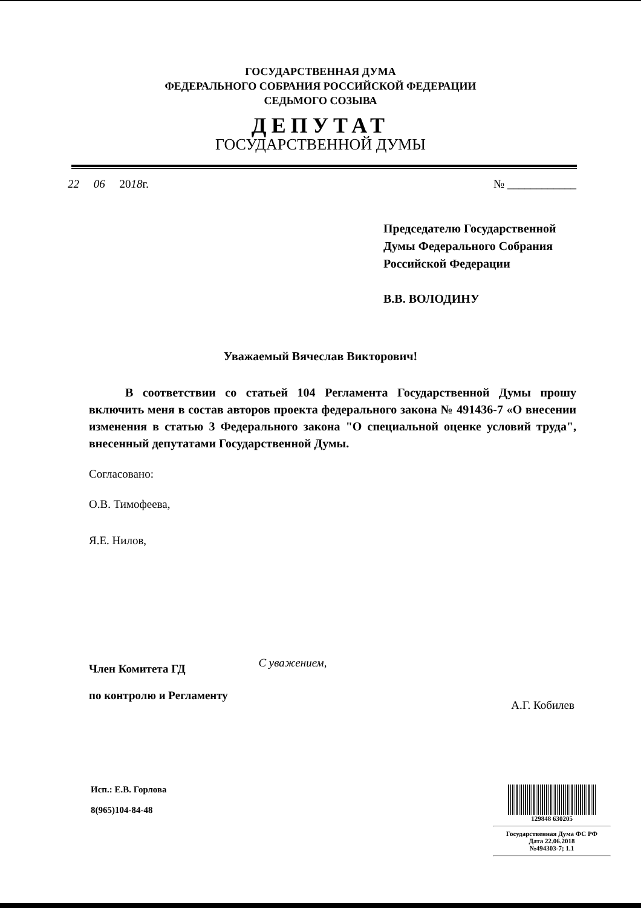ГОСУДАРСТВЕННАЯ ДУМА
ФЕДЕРАЛЬНОГО СОБРАНИЯ РОССИЙСКОЙ ФЕДЕРАЦИИ
СЕДЬМОГО СОЗЫВА
ДЕПУТАТ
ГОСУДАРСТВЕННОЙ ДУМЫ
22 06 2018г. № ____________
Председателю Государственной
Думы Федерального Собрания
Российской Федерации
В.В. ВОЛОДИНУ
Уважаемый Вячеслав Викторович!
В соответствии со статьей 104 Регламента Государственной Думы прошу включить меня в состав авторов проекта федерального закона № 491436-7 «О внесении изменения в статью 3 Федерального закона "О специальной оценке условий труда", внесенный депутатами Государственной Думы.
Согласовано:
О.В. Тимофеева,
Я.Е. Нилов,
Член Комитета ГД
по контролю и Регламенту С уважением, А.Г. Кобилев
Исп.: Е.В. Горлова
8(965)104-84-48
129848 630205
Государственная Дума ФС РФ
Дата 22.06.2018
№494303-7; 1.1